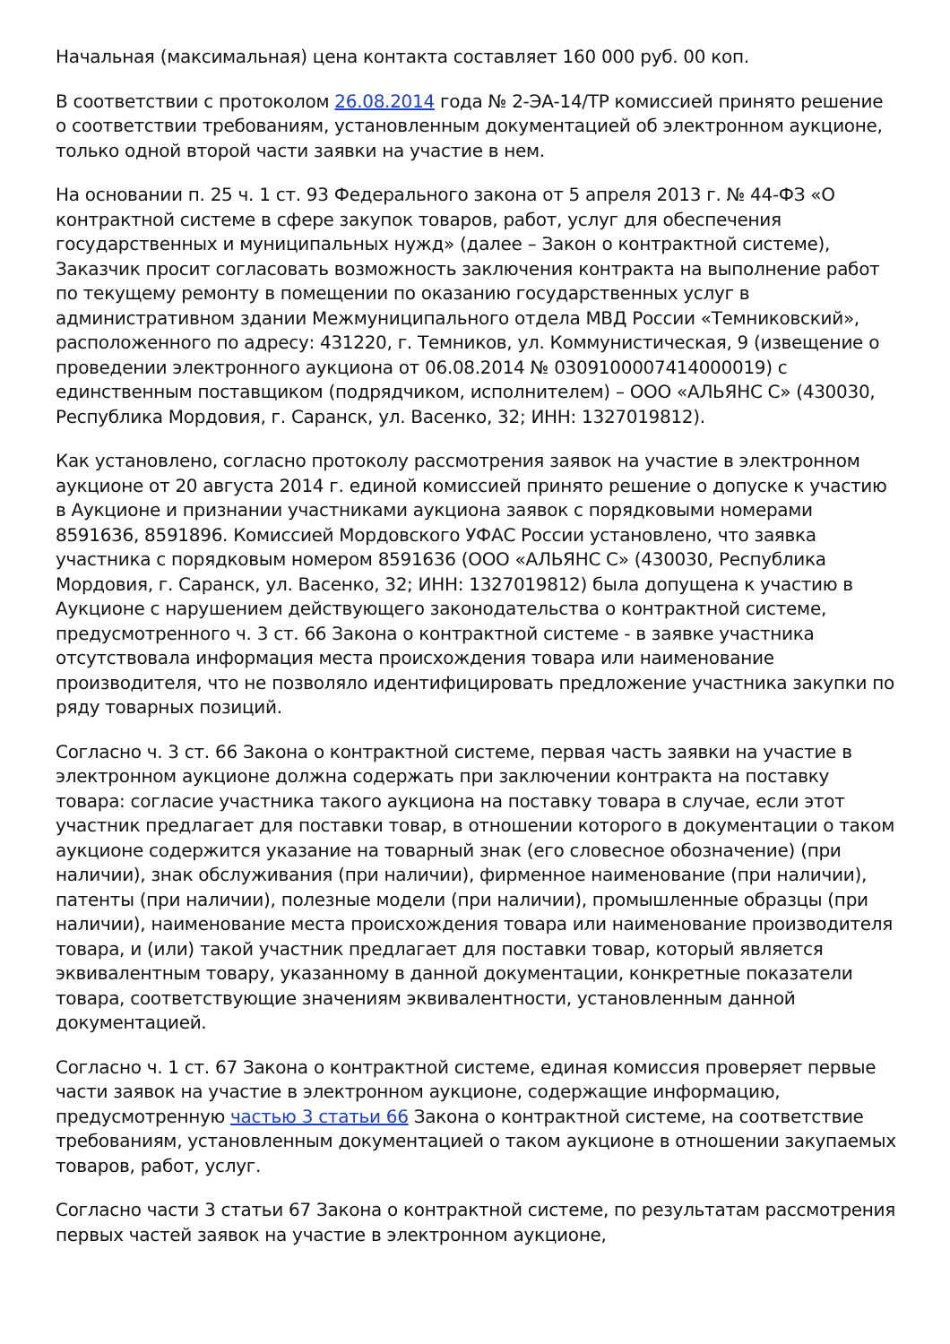Начальная (максимальная) цена контакта составляет 160 000 руб. 00 коп.
В соответствии с протоколом 26.08.2014 года № 2-ЭА-14/ТР комиссией принято решение о соответствии требованиям, установленным документацией об электронном аукционе, только одной второй части заявки на участие в нем.
На основании п. 25 ч. 1 ст. 93 Федерального закона от 5 апреля 2013 г. № 44-ФЗ «О контрактной системе в сфере закупок товаров, работ, услуг для обеспечения государственных и муниципальных нужд» (далее – Закон о контрактной системе), Заказчик просит согласовать возможность заключения контракта на выполнение работ по текущему ремонту в помещении по оказанию государственных услуг в административном здании Межмуниципального отдела МВД России «Темниковский», расположенного по адресу: 431220, г. Темников, ул. Коммунистическая, 9 (извещение о проведении электронного аукциона от 06.08.2014 № 0309100007414000019) с единственным поставщиком (подрядчиком, исполнителем) – ООО «АЛЬЯНС С» (430030, Республика Мордовия, г. Саранск, ул. Васенко, 32; ИНН: 1327019812).
Как установлено, согласно протоколу рассмотрения заявок на участие в электронном аукционе от 20 августа 2014 г. единой комиссией принято решение о допуске к участию в Аукционе и признании участниками аукциона заявок с порядковыми номерами 8591636, 8591896. Комиссией Мордовского УФАС России установлено, что заявка участника с порядковым номером 8591636 (ООО «АЛЬЯНС С» (430030, Республика Мордовия, г. Саранск, ул. Васенко, 32; ИНН: 1327019812) была допущена к участию в Аукционе с нарушением действующего законодательства о контрактной системе, предусмотренного ч. 3 ст. 66 Закона о контрактной системе - в заявке участника отсутствовала информация места происхождения товара или наименование производителя, что не позволяло идентифицировать предложение участника закупки по ряду товарных позиций.
Согласно ч. 3 ст. 66 Закона о контрактной системе, первая часть заявки на участие в электронном аукционе должна содержать при заключении контракта на поставку товара: согласие участника такого аукциона на поставку товара в случае, если этот участник предлагает для поставки товар, в отношении которого в документации о таком аукционе содержится указание на товарный знак (его словесное обозначение) (при наличии), знак обслуживания (при наличии), фирменное наименование (при наличии), патенты (при наличии), полезные модели (при наличии), промышленные образцы (при наличии), наименование места происхождения товара или наименование производителя товара, и (или) такой участник предлагает для поставки товар, который является эквивалентным товару, указанному в данной документации, конкретные показатели товара, соответствующие значениям эквивалентности, установленным данной документацией.
Согласно ч. 1 ст. 67 Закона о контрактной системе, единая комиссия проверяет первые части заявок на участие в электронном аукционе, содержащие информацию, предусмотренную частью 3 статьи 66 Закона о контрактной системе, на соответствие требованиям, установленным документацией о таком аукционе в отношении закупаемых товаров, работ, услуг.
Согласно части 3 статьи 67 Закона о контрактной системе, по результатам рассмотрения первых частей заявок на участие в электронном аукционе,